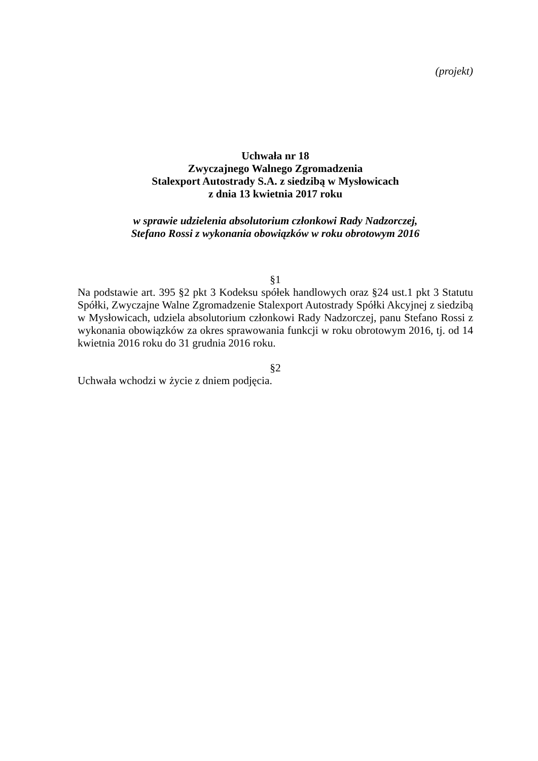(projekt)
Uchwała nr 18
Zwyczajnego Walnego Zgromadzenia
Stalexport Autostrady S.A. z siedzibą w Mysłowicach
z dnia 13 kwietnia 2017 roku
w sprawie udzielenia absolutorium członkowi Rady Nadzorczej,
Stefano Rossi z wykonania obowiązków w roku obrotowym 2016
§1
Na podstawie art. 395 §2 pkt 3 Kodeksu spółek handlowych oraz §24 ust.1 pkt 3 Statutu Spółki, Zwyczajne Walne Zgromadzenie Stalexport Autostrady Spółki Akcyjnej z siedzibą w Mysłowicach, udziela absolutorium członkowi Rady Nadzorczej, panu Stefano Rossi z wykonania obowiązków za okres sprawowania funkcji w roku obrotowym 2016, tj. od 14 kwietnia 2016 roku do 31 grudnia 2016 roku.
§2
Uchwała wchodzi w życie z dniem podjęcia.